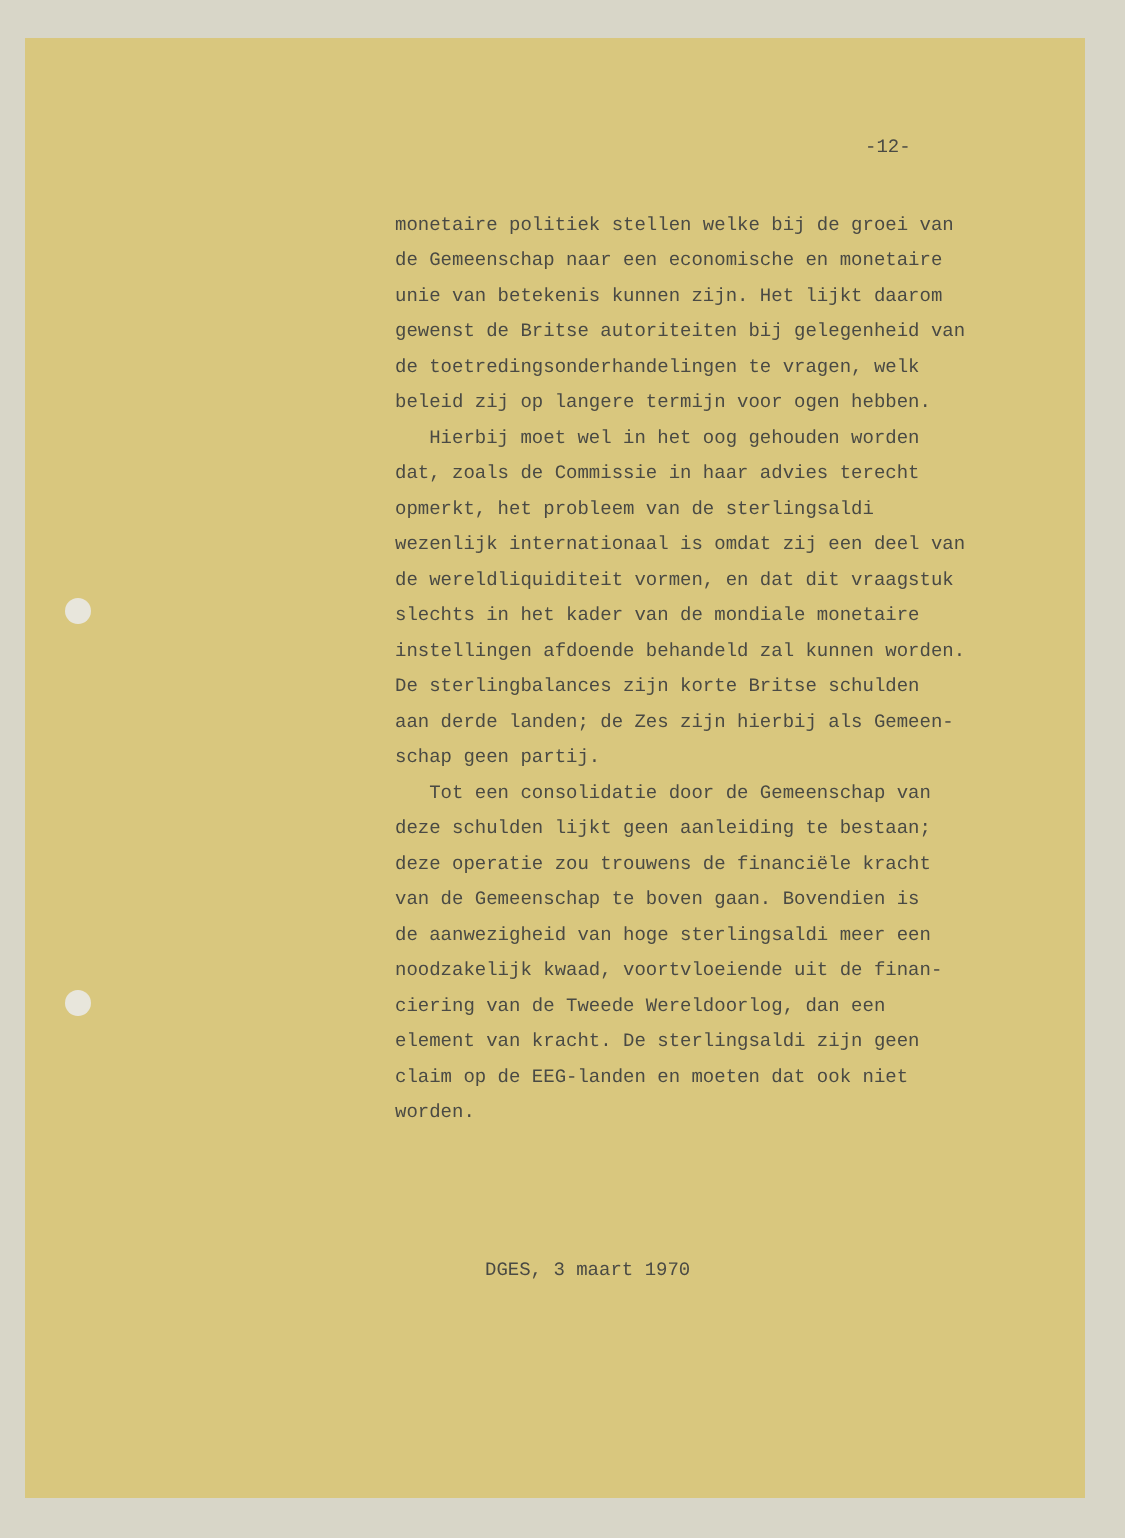-12-
monetaire politiek stellen welke bij de groei van de Gemeenschap naar een economische en monetaire unie van betekenis kunnen zijn. Het lijkt daarom gewenst de Britse autoriteiten bij gelegenheid van de toetredingsonderhandelingen te vragen, welk beleid zij op langere termijn voor ogen hebben. Hierbij moet wel in het oog gehouden worden dat, zoals de Commissie in haar advies terecht opmerkt, het probleem van de sterlingsaldi wezenlijk internationaal is omdat zij een deel van de wereldliquiditeit vormen, en dat dit vraagstuk slechts in het kader van de mondiale monetaire instellingen afdoende behandeld zal kunnen worden. De sterlingbalances zijn korte Britse schulden aan derde landen; de Zes zijn hierbij als Gemeen- schap geen partij. Tot een consolidatie door de Gemeenschap van deze schulden lijkt geen aanleiding te bestaan; deze operatie zou trouwens de financiële kracht van de Gemeenschap te boven gaan. Bovendien is de aanwezigheid van hoge sterlingsaldi meer een noodzakelijk kwaad, voortvloeiende uit de finan- ciering van de Tweede Wereldoorlog, dan een element van kracht. De sterlingsaldi zijn geen claim op de EEG-landen en moeten dat ook niet worden.
DGES, 3 maart 1970